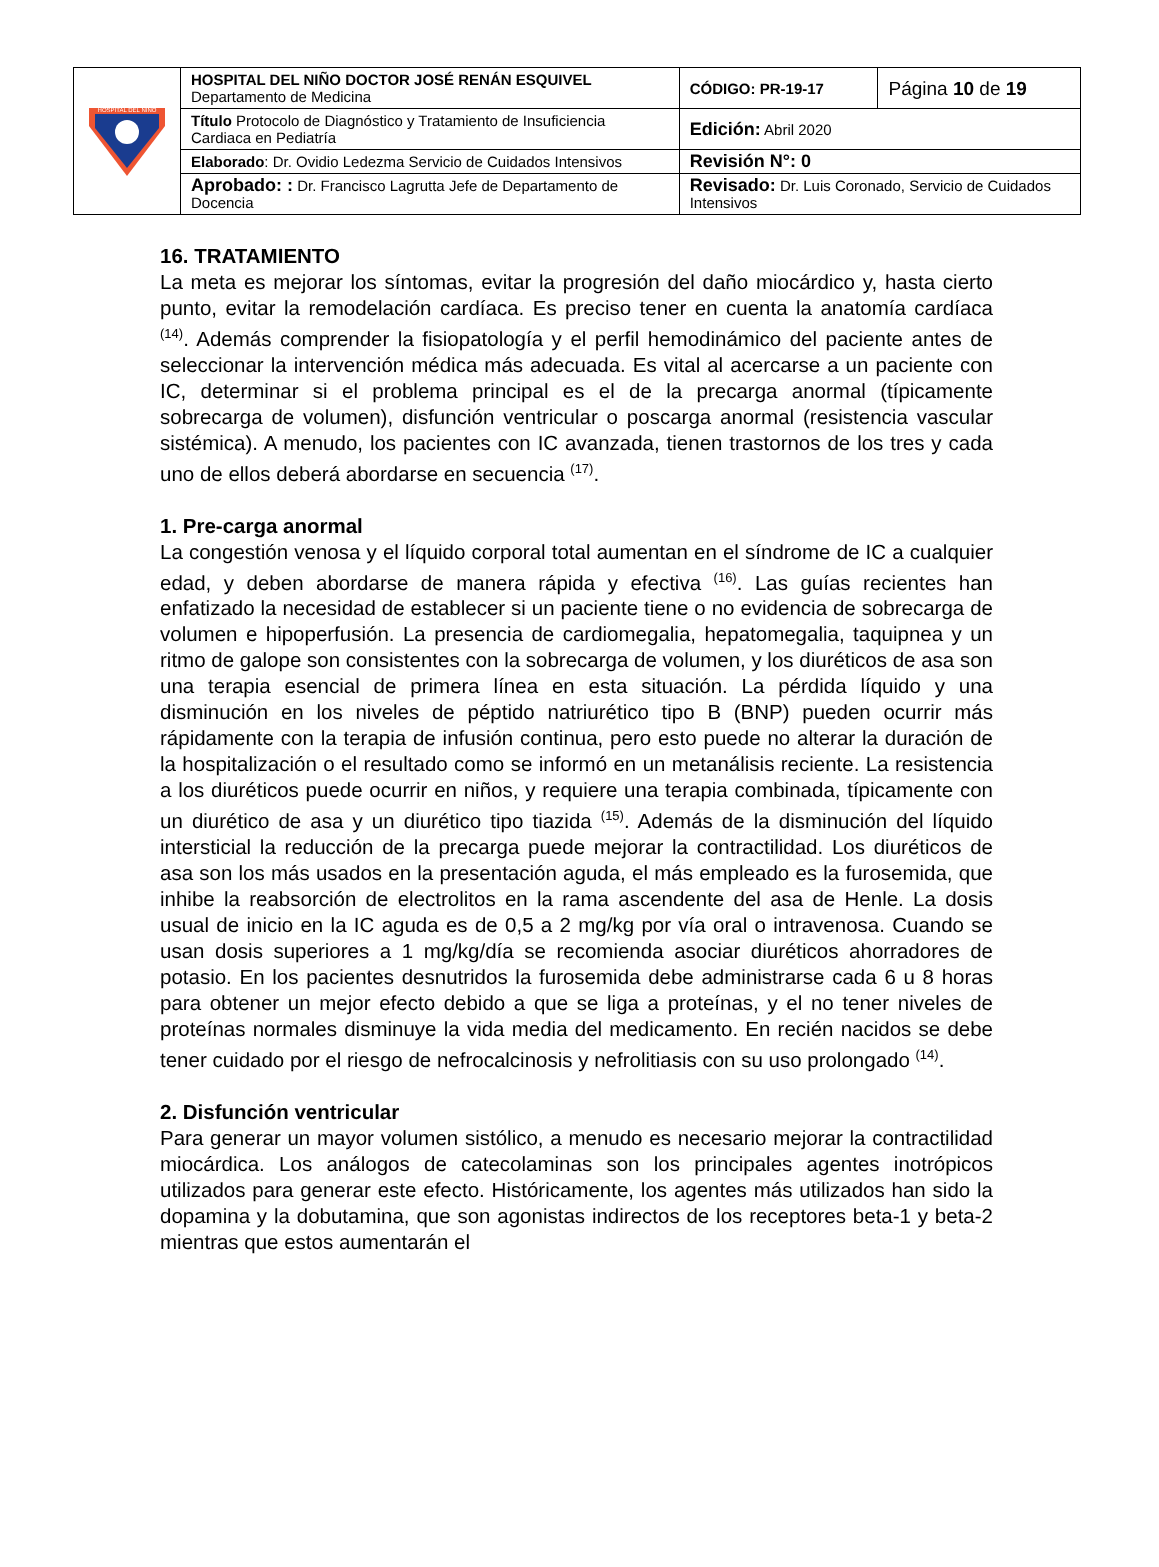| HOSPITAL DEL NIÑO | HOSPITAL DEL NIÑO DOCTOR JOSÉ RENÁN ESQUIVEL Departamento de Medicina | CÓDIGO: PR-19-17 | Página 10 de 19 |
| | Título Protocolo de Diagnóstico y Tratamiento de Insuficiencia Cardiaca en Pediatría | Edición: Abril 2020 | |
| | Elaborado : Dr. Ovidio Ledezma Servicio de Cuidados Intensivos | Revisión N°: 0 | |
| | Aprobado: : Dr. Francisco Lagrutta Jefe de Departamento de Docencia | Revisado: Dr. Luis Coronado, Servicio de Cuidados Intensivos | |
16. TRATAMIENTO
La meta es mejorar los síntomas, evitar la progresión del daño miocárdico y, hasta cierto punto, evitar la remodelación cardíaca. Es preciso tener en cuenta la anatomía cardíaca <sup>(14)</sup>. Además comprender la fisiopatología y el perfil hemodinámico del paciente antes de seleccionar la intervención médica más adecuada. Es vital al acercarse a un paciente con IC, determinar si el problema principal es el de la precarga anormal (típicamente sobrecarga de volumen), disfunción ventricular o poscarga anormal (resistencia vascular sistémica). A menudo, los pacientes con IC avanzada, tienen trastornos de los tres y cada uno de ellos deberá abordarse en secuencia <sup>(17)</sup>.
1. Pre-carga anormal
La congestión venosa y el líquido corporal total aumentan en el síndrome de IC a cualquier edad, y deben abordarse de manera rápida y efectiva <sup>(16)</sup>. Las guías recientes han enfatizado la necesidad de establecer si un paciente tiene o no evidencia de sobrecarga de volumen e hipoperfusión. La presencia de cardiomegalia, hepatomegalia, taquipnea y un ritmo de galope son consistentes con la sobrecarga de volumen, y los diuréticos de asa son una terapia esencial de primera línea en esta situación. La pérdida líquido y una disminución en los niveles de péptido natriurético tipo B (BNP) pueden ocurrir más rápidamente con la terapia de infusión continua, pero esto puede no alterar la duración de la hospitalización o el resultado como se informó en un metanálisis reciente. La resistencia a los diuréticos puede ocurrir en niños, y requiere una terapia combinada, típicamente con un diurético de asa y un diurético tipo tiazida <sup>(15)</sup>. Además de la disminución del líquido intersticial la reducción de la precarga puede mejorar la contractilidad. Los diuréticos de asa son los más usados en la presentación aguda, el más empleado es la furosemida, que inhibe la reabsorción de electrolitos en la rama ascendente del asa de Henle. La dosis usual de inicio en la IC aguda es de 0,5 a 2 mg/kg por vía oral o intravenosa. Cuando se usan dosis superiores a 1 mg/kg/día se recomienda asociar diuréticos ahorradores de potasio. En los pacientes desnutridos la furosemida debe administrarse cada 6 u 8 horas para obtener un mejor efecto debido a que se liga a proteínas, y el no tener niveles de proteínas normales disminuye la vida media del medicamento. En recién nacidos se debe tener cuidado por el riesgo de nefrocalcinosis y nefrolitiasis con su uso prolongado <sup>(14)</sup>.
2. Disfunción ventricular
Para generar un mayor volumen sistólico, a menudo es necesario mejorar la contractilidad miocárdica. Los análogos de catecolaminas son los principales agentes inotrópicos utilizados para generar este efecto. Históricamente, los agentes más utilizados han sido la dopamina y la dobutamina, que son agonistas indirectos de los receptores beta-1 y beta-2 mientras que estos aumentarán el